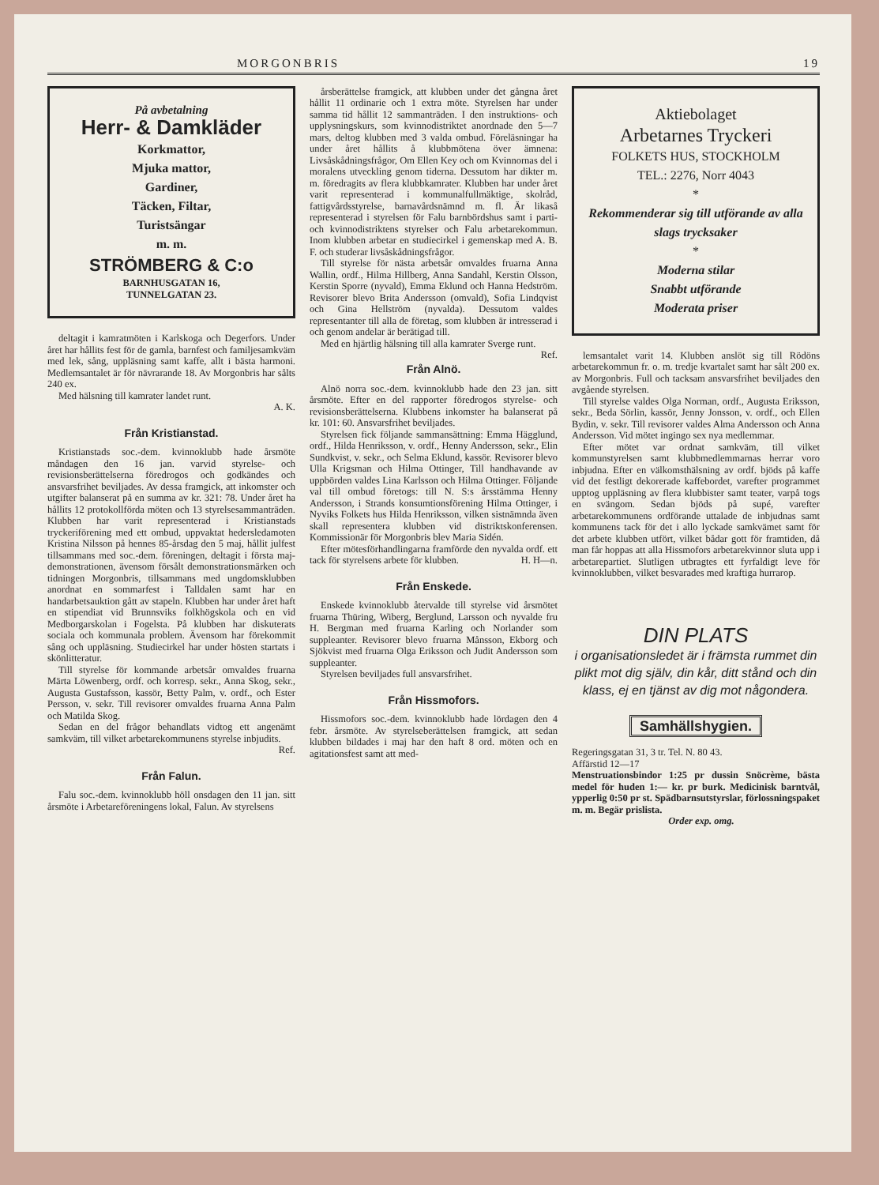MORGONBRIS 19
På avbetalning
Herr- & Damkläder
Korkmattor,
Mjuka mattor,
Gardiner,
Täcken, Filtar,
Turistsängar
m. m.
STRÖMBERG & C:o
BARNHUSGATAN 16,
TUNNELGATAN 23.
deltagit i kamratmöten i Karlskoga och Degerfors. Under året har hållits fest för de gamla, barnfest och familjesamkväm med lek, sång, uppläsning samt kaffe, allt i bästa harmoni. Medlemsantalet är för nävrarande 18. Av Morgonbris har sålts 240 ex.
Med hälsning till kamrater landet runt.
A. K.
Från Kristianstad.
Kristianstads soc.-dem. kvinnoklubb hade årsmöte måndagen den 16 jan. varvid styrelse- och revisionsberättelserna föredrogos och godkändes och ansvarsfrihet beviljades. Av dessa framgick, att inkomster och utgifter balanserat på en summa av kr. 321: 78. Under året ha hållits 12 protokollförda möten och 13 styrelsesammanträden. Klubben har varit representerad i Kristianstads tryckeriförening med ett ombud, uppvaktat hedersledamoten Kristina Nilsson på hennes 85-årsdag den 5 maj, hållit julfest tillsammans med soc.-dem. föreningen, deltagit i första maj-demonstrationen, ävensom försålt demonstrationsmärken och tidningen Morgonbris, tillsammans med ungdomsklubben anordnat en sommarfest i Talldalen samt har en handarbetsauktion gått av stapeln. Klubben har under året haft en stipendiat vid Brunnsviks folkhögskola och en vid Medborgarskolan i Fogelsta. På klubben har diskuterats sociala och kommunala problem. Ävensom har förekommit sång och uppläsning. Studiecirkel har under hösten startats i skönlitteratur.
Till styrelse för kommande arbetsår omvaldes fruarna Märta Löwenberg, ordf. och korresp. sekr., Anna Skog, sekr., Augusta Gustafsson, kassör, Betty Palm, v. ordf., och Ester Persson, v. sekr. Till revisorer omvaldes fruarna Anna Palm och Matilda Skog.
Sedan en del frågor behandlats vidtog ett angenämt samkväm, till vilket arbetarekommunens styrelse inbjudits.
Ref.
Från Falun.
Falu soc.-dem. kvinnoklubb höll onsdagen den 11 jan. sitt årsmöte i Arbetareföreningens lokal, Falun. Av styrelsens
årsberättelse framgick, att klubben under det gångna året hållit 11 ordinarie och 1 extra möte. Styrelsen har under samma tid hållit 12 sammanträden. I den instruktions- och upplysningskurs, som kvinnodistriktet anordnade den 5—7 mars, deltog klubben med 3 valda ombud. Föreläsningar ha under året hållits å klubbmötena över ämnena: Livsåskådningsfrågor, Om Ellen Key och om Kvinnornas del i moralens utveckling genom tiderna. Dessutom har dikter m. m. föredragits av flera klubbkamrater. Klubben har under året varit representerad i kommunalfullmäktige, skolråd, fattigvårdsstyrelse, barnavårdsnämnd m. fl. Är likaså representerad i styrelsen för Falu barnbördshus samt i parti- och kvinnodistriktens styrelser och Falu arbetarekommun. Inom klubben arbetar en studiecirkel i gemenskap med A. B. F. och studerar livsåskådningsfrågor.
Till styrelse för nästa arbetsår omvaldes fruarna Anna Wallin, ordf., Hilma Hillberg, Anna Sandahl, Kerstin Olsson, Kerstin Sporre (nyvald), Emma Eklund och Hanna Hedström. Revisorer blevo Brita Andersson (omvald), Sofia Lindqvist och Gina Hellström (nyvalda). Dessutom valdes representanter till alla de företag, som klubben är intresserad i och genom andelar är berätigad till.
Med en hjärtlig hälsning till alla kamrater Sverge runt. Ref.
Från Alnö.
Alnö norra soc.-dem. kvinnoklubb hade den 23 jan. sitt årsmöte. Efter en del rapporter föredrogos styrelse- och revisionsberättelserna. Klubbens inkomster ha balanserat på kr. 101: 60. Ansvarsfrihet beviljades.
Styrelsen fick följande sammansättning: Emma Hägglund, ordf., Hilda Henriksson, v. ordf., Henny Andersson, sekr., Elin Sundkvist, v. sekr., och Selma Eklund, kassör. Revisorer blevo Ulla Krigsman och Hilma Ottinger, Till handhavande av uppbörden valdes Lina Karlsson och Hilma Ottinger. Följande val till ombud företogs: till N. S:s årsstämma Henny Andersson, i Strands konsumtionsförening Hilma Ottinger, i Nyviks Folkets hus Hilda Henriksson, vilken sistnämnda även skall representera klubben vid distriktskonferensen. Kommissionär för Morgonbris blev Maria Sidén.
Efter mötesförhandlingarna framförde den nyvalda ordf. ett tack för styrelsens arbete för klubben. H. H—n.
Från Enskede.
Enskede kvinnoklubb återvalde till styrelse vid årsmötet fruarna Thüring, Wiberg, Berglund, Larsson och nyvalde fru H. Bergman med fruarna Karling och Norlander som suppleanter. Revisorer blevo fruarna Månsson, Ekborg och Sjökvist med fruarna Olga Eriksson och Judit Andersson som suppleanter.
Styrelsen beviljades full ansvarsfrihet.
Från Hissmofors.
Hissmofors soc.-dem. kvinnoklubb hade lördagen den 4 febr. årsmöte. Av styrelseberättelsen framgick, att sedan klubben bildades i maj har den haft 8 ord. möten och en agitationsfest samt att med-
Aktiebolaget
Arbetarnes Tryckeri
FOLKETS HUS, STOCKHOLM
TEL.: 2276, Norr 4043
*
Rekommenderar sig till utförande av alla slags trycksaker
*
Moderna stilar
Snabbt utförande
Moderata priser
lemsantalet varit 14. Klubben anslöt sig till Rödöns arbetarekommun fr. o. m. tredje kvartalet samt har sålt 200 ex. av Morgonbris. Full och tacksam ansvarsfrihet beviljades den avgående styrelsen.
Till styrelse valdes Olga Norman, ordf., Augusta Eriksson, sekr., Beda Sörlin, kassör, Jenny Jonsson, v. ordf., och Ellen Bydin, v. sekr. Till revisorer valdes Alma Andersson och Anna Andersson. Vid mötet ingingo sex nya medlemmar.
Efter mötet var ordnat samkväm, till vilket kommunstyrelsen samt klubbmedlemmarnas herrar voro inbjudna. Efter en välkomsthälsning av ordf. bjöds på kaffe vid det festligt dekorerade kaffebordet, varefter programmet upptog uppläsning av flera klubbister samt teater, varpå togs en svängom. Sedan bjöds på supé, varefter arbetarekommunens ordförande uttalade de inbjudnas samt kommunens tack för det i allo lyckade samkvämet samt för det arbete klubben utfört, vilket bådar gott för framtiden, då man får hoppas att alla Hissmofors arbetarekvinnor sluta upp i arbetarepartiet. Slutligen utbragtes ett fyrfaldigt leve för kvinnoklubben, vilket besvarades med kraftiga hurrarop.
DIN PLATS
i organisationsledet är i främsta rummet din plikt mot dig själv, din kår, ditt stånd och din klass, ej en tjänst av dig mot någondera.
Samhällshygien.
Regeringsgatan 31, 3 tr. Tel. N. 80 43.
Affärstid 12—17
Menstruationsbindor 1:25 pr dussin Snöcrème, bästa medel för huden 1:— kr. pr burk. Medicinisk barntvål, ypperlig 0:50 pr st. Spädbarnsutstyrslar, förlossningspaket m. m. Begär prislista.
Order exp. omg.